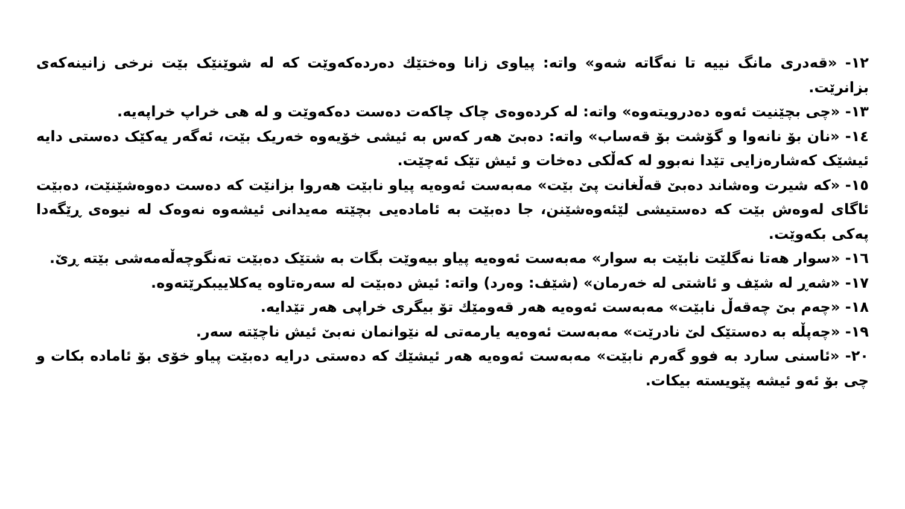١٢- «قەدری مانگ نییە تا نەگاتە شەو» واتە: پیاوی زانا وەختێك دەردەکەوێت کە لە شوێنێک بێت نرخی زانینەکەی بزانرێت.
١٣- «چی بچێنیت ئەوە دەدرویتەوە» واتە: لە کردەوەی چاک چاکەت دەست دەکەوێت و لە هی خراپ خراپەیە.
١٤- «نان بۆ نانەوا و گۆشت بۆ قەساب» واتە: دەبێ هەر کەس بە ئیشی خۆیەوە خەریک بێت، ئەگەر یەکێک دەستی دایە ئیشێک کەشارەزایی تێدا نەبوو لە کەڵکی دەخات و ئیش تێک ئەچێت.
١٥- «کە شیرت وەشاند دەبێ قەڵغانت پێ بێت» مەبەست ئەوەیە پیاو نابێت هەروا بزانێت کە دەست دەوەشێنێت، دەبێت ئاگای لەوەش بێت کە دەستیشی لێئەوەشێنن، جا دەبێت بە ئامادەیی بچێتە مەیدانی ئیشەوە نەوەک لە نیوەی ڕێگەدا پەکی بکەوێت.
١٦- «سوار هەتا نەگلێت نابێت بە سوار» مەبەست ئەوەیە پیاو بیەوێت بگات بە شتێک دەبێت تەنگوچەڵەمەشی بێتە ڕێ.
١٧- «شەڕ لە شێف و ئاشتی لە خەرمان» (شێف: وەرد) واتە: ئیش دەبێت لە سەرەتاوە یەکلاییبکرێتەوە.
١٨- «چەم بێ چەقەڵ نابێت» مەبەست ئەوەیە هەر قەومێك تۆ بیگری خراپی هەر تێدایە.
١٩- «چەپڵە بە دەستێک لێ نادرێت» مەبەست ئەوەیە یارمەتی لە نێوانمان نەبێ ئیش ناچێتە سەر.
٢٠- «ئاسنی سارد بە فوو گەرم نابێت» مەبەست ئەوەیە هەر ئیشێك کە دەستی درایە دەبێت پیاو خۆی بۆ ئامادە بکات و چی بۆ ئەو ئیشە پێویستە بیکات.